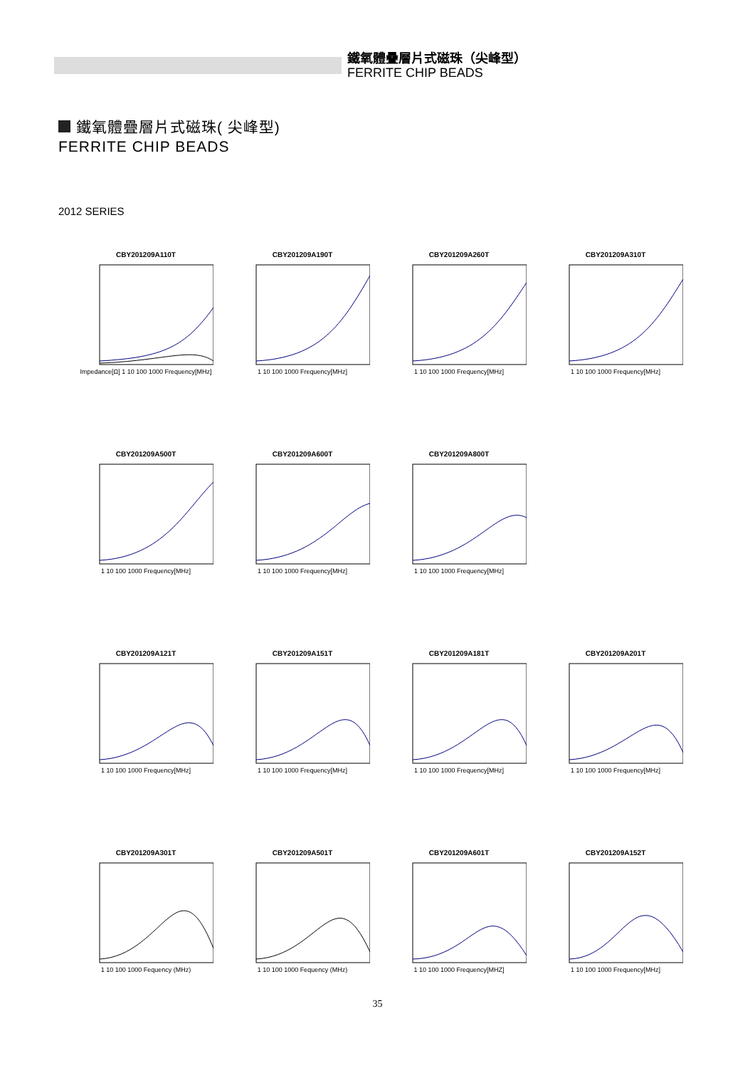鐵氧體疊層片式磁珠（尖峰型）
FERRITE CHIP BEADS
鐵氧體疊層片式磁珠( 尖峰型)
FERRITE CHIP BEADS
2012 SERIES
CBY201209A110T
Impedance[Ω] 1 10 100 1000 Frequency[MHz]
CBY201209A190T
1 10 100 1000 Frequency[MHz]
CBY201209A260T
1 10 100 1000 Frequency[MHz]
CBY201209A310T
1 10 100 1000 Frequency[MHz]
CBY201209A500T
1 10 100 1000 Frequency[MHz]
CBY201209A600T
1 10 100 1000 Frequency[MHz]
CBY201209A800T
1 10 100 1000 Frequency[MHz]
CBY201209A121T
1 10 100 1000 Frequency[MHz]
CBY201209A151T
1 10 100 1000 Frequency[MHz]
CBY201209A181T
1 10 100 1000 Frequency[MHz]
CBY201209A201T
1 10 100 1000 Frequency[MHz]
CBY201209A301T
1 10 100 1000 Fequency (MHz)
CBY201209A501T
1 10 100 1000 Fequency (MHz)
CBY201209A601T
1 10 100 1000 Frequency[MHZ]
CBY201209A152T
1 10 100 1000 Frequency[MHz]
35